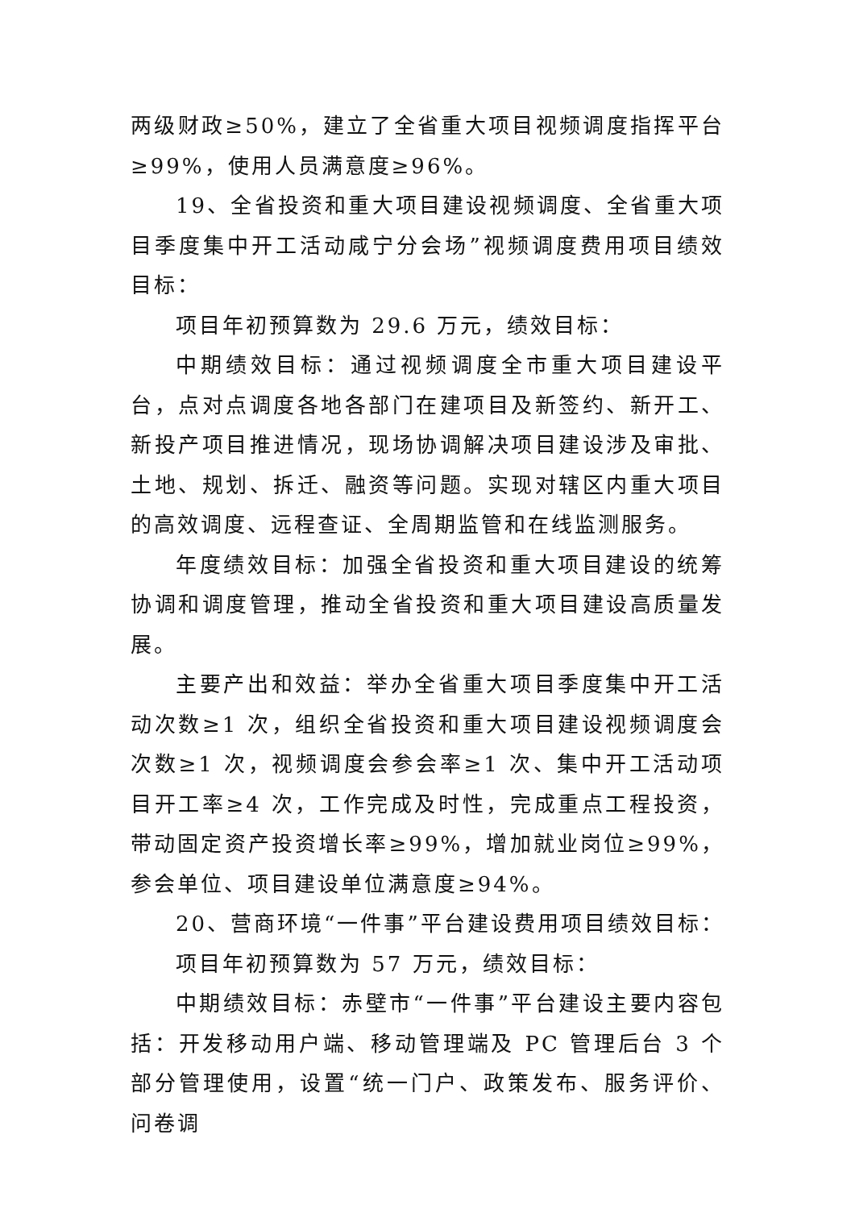两级财政≥50%，建立了全省重大项目视频调度指挥平台≥99%，使用人员满意度≥96%。
19、全省投资和重大项目建设视频调度、全省重大项目季度集中开工活动咸宁分会场”视频调度费用项目绩效目标：
项目年初预算数为 29.6 万元，绩效目标：
中期绩效目标：通过视频调度全市重大项目建设平台，点对点调度各地各部门在建项目及新签约、新开工、新投产项目推进情况，现场协调解决项目建设涉及审批、土地、规划、拆迁、融资等问题。实现对辖区内重大项目的高效调度、远程查证、全周期监管和在线监测服务。
年度绩效目标：加强全省投资和重大项目建设的统筹协调和调度管理，推动全省投资和重大项目建设高质量发展。
主要产出和效益：举办全省重大项目季度集中开工活动次数≥1 次，组织全省投资和重大项目建设视频调度会次数≥1 次，视频调度会参会率≥1 次、集中开工活动项目开工率≥4 次，工作完成及时性，完成重点工程投资，带动固定资产投资增长率≥99%，增加就业岗位≥99%，参会单位、项目建设单位满意度≥94%。
20、营商环境“一件事”平台建设费用项目绩效目标：
项目年初预算数为 57 万元，绩效目标：
中期绩效目标：赤壁市“一件事”平台建设主要内容包括：开发移动用户端、移动管理端及 PC 管理后台 3 个部分管理使用，设置“统一门户、政策发布、服务评价、问卷调